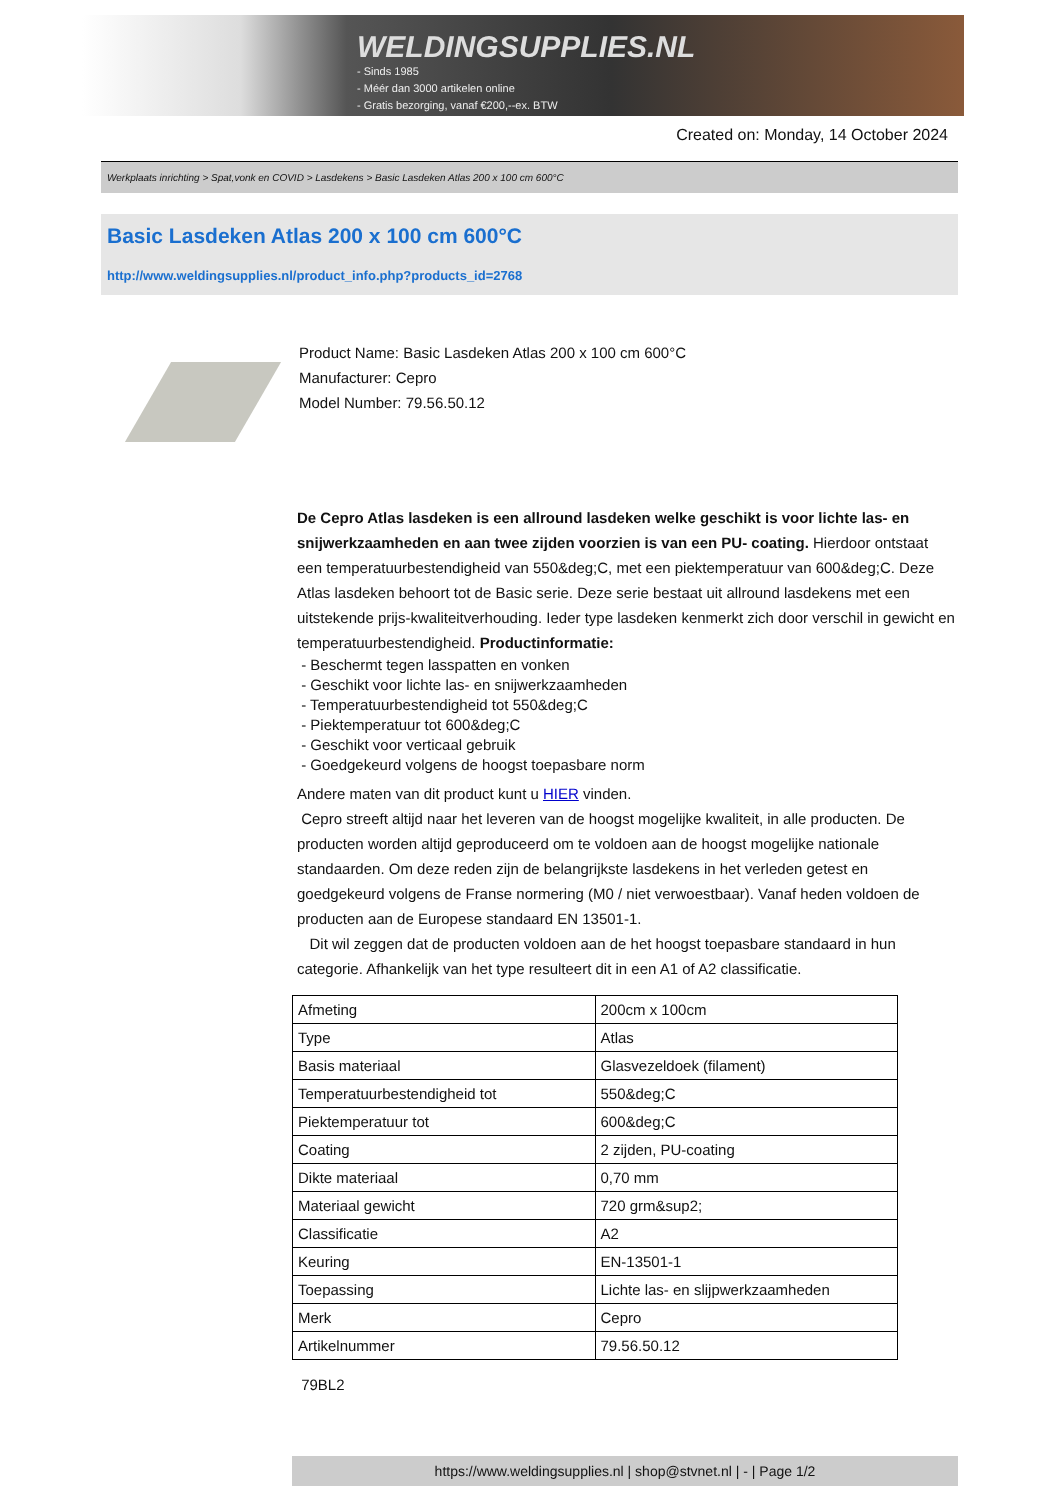WELDINGSUPPLIES.NL
- Sinds 1985
- Méér dan 3000 artikelen online
- Gratis bezorging, vanaf €200,--ex. BTW
Created on: Monday, 14 October 2024
Werkplaats inrichting > Spat,vonk en COVID > Lasdekens > Basic Lasdeken Atlas 200 x 100 cm 600°C
Basic Lasdeken Atlas 200 x 100 cm 600°C
http://www.weldingsupplies.nl/product_info.php?products_id=2768
Product Name: Basic Lasdeken Atlas 200 x 100 cm 600°C
Manufacturer: Cepro
Model Number: 79.56.50.12
De Cepro Atlas lasdeken is een allround lasdeken welke geschikt is voor lichte las- en snijwerkzaamheden en aan twee zijden voorzien is van een PU- coating. Hierdoor ontstaat een temperatuurbestendigheid van 550&deg;C, met een piektemperatuur van 600&deg;C. Deze Atlas lasdeken behoort tot de Basic serie. Deze serie bestaat uit allround lasdekens met een uitstekende prijs-kwaliteitverhouding. Ieder type lasdeken kenmerkt zich door verschil in gewicht en temperatuurbestendigheid. Productinformatie:
- Beschermt tegen lasspatten en vonken
- Geschikt voor lichte las- en snijwerkzaamheden
- Temperatuurbestendigheid tot 550&deg;C
- Piektemperatuur tot 600&deg;C
- Geschikt voor verticaal gebruik
- Goedgekeurd volgens de hoogst toepasbare norm
Andere maten van dit product kunt u HIER vinden.
Cepro streeft altijd naar het leveren van de hoogst mogelijke kwaliteit, in alle producten. De producten worden altijd geproduceerd om te voldoen aan de hoogst mogelijke nationale standaarden. Om deze reden zijn de belangrijkste lasdekens in het verleden getest en goedgekeurd volgens de Franse normering (M0 / niet verwoestbaar). Vanaf heden voldoen de producten aan de Europese standaard EN 13501-1.
Dit wil zeggen dat de producten voldoen aan de het hoogst toepasbare standaard in hun categorie. Afhankelijk van het type resulteert dit in een A1 of A2 classificatie.
| Afmeting | 200cm x 100cm |
| Type | Atlas |
| Basis materiaal | Glasvezeldoek (filament) |
| Temperatuurbestendigheid tot | 550&deg;C |
| Piektemperatuur tot | 600&deg;C |
| Coating | 2 zijden, PU-coating |
| Dikte materiaal | 0,70 mm |
| Materiaal gewicht | 720 grm&sup2; |
| Classificatie | A2 |
| Keuring | EN-13501-1 |
| Toepassing | Lichte las- en slijpwerkzaamheden |
| Merk | Cepro |
| Artikelnummer | 79.56.50.12 |
79BL2
https://www.weldingsupplies.nl | shop@stvnet.nl | - | Page 1/2